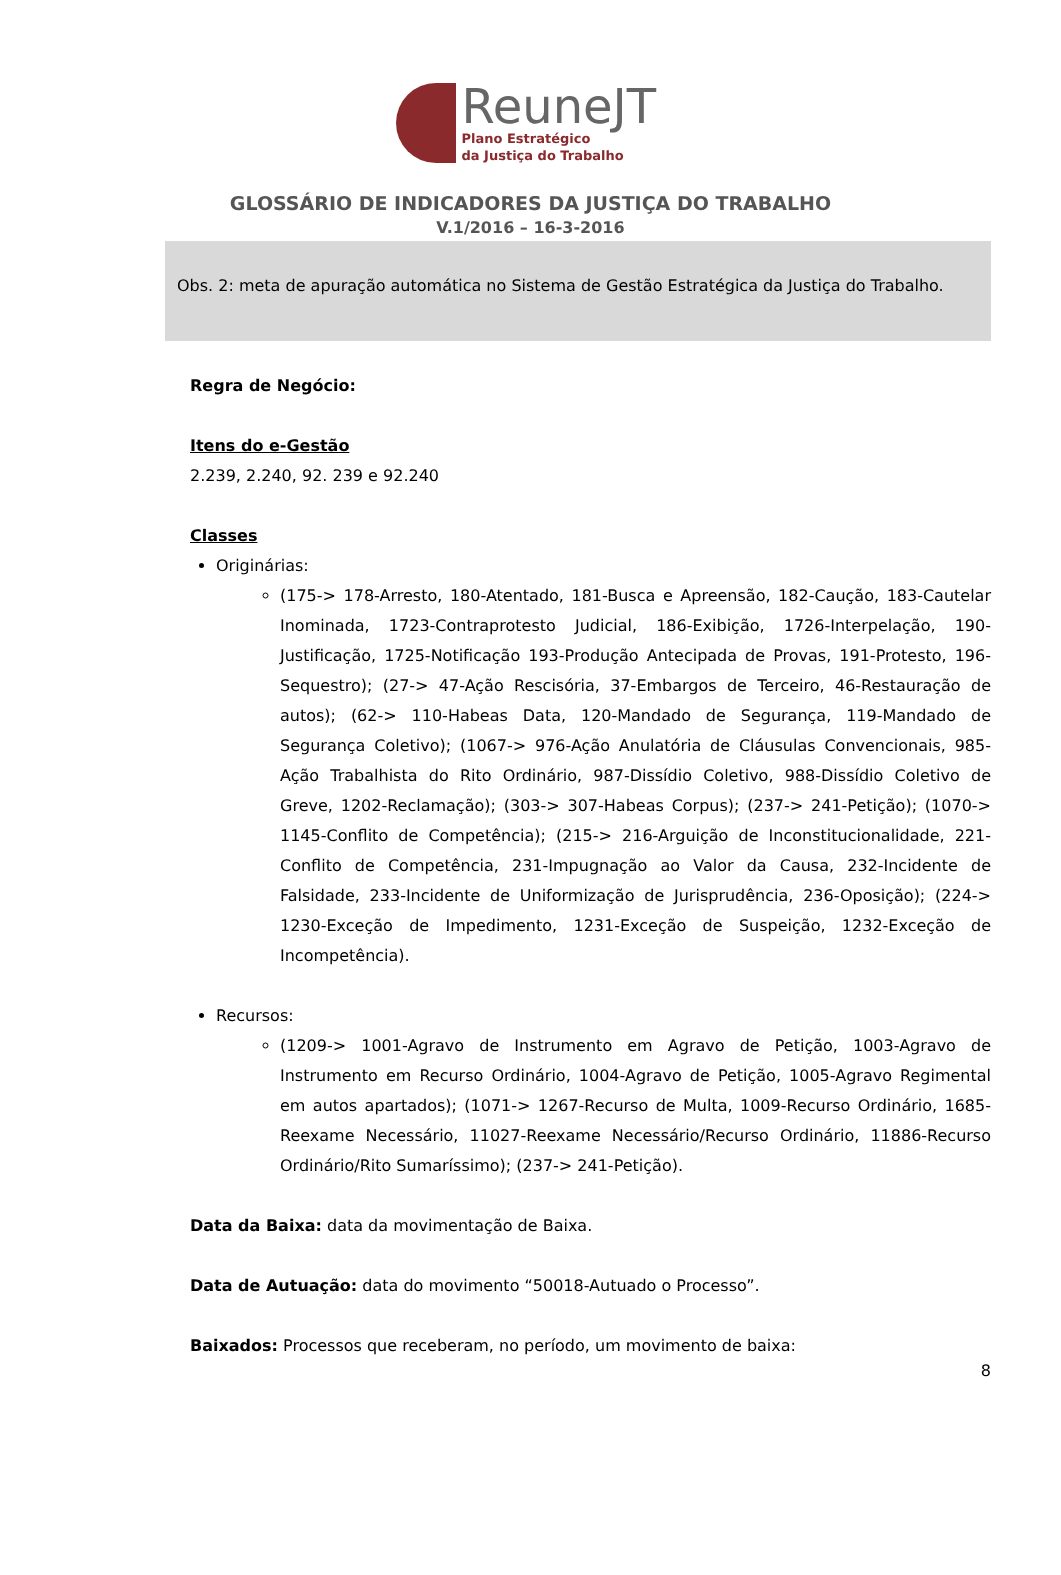ReuneJT
Plano Estratégico
da Justiça do Trabalho
GLOSSÁRIO DE INDICADORES DA JUSTIÇA DO TRABALHO
V.1/2016 – 16-3-2016
Obs. 2: meta de apuração automática no Sistema de Gestão Estratégica da Justiça do Trabalho.
Regra de Negócio:
Itens do e-Gestão
2.239, 2.240, 92. 239 e 92.240
Classes
Originárias:
(175-> 178-Arresto, 180-Atentado, 181-Busca e Apreensão, 182-Caução, 183-Cautelar Inominada, 1723-Contraprotesto Judicial, 186-Exibição, 1726-Interpelação, 190-Justificação, 1725-Notificação 193-Produção Antecipada de Provas, 191-Protesto, 196-Sequestro); (27-> 47-Ação Rescisória, 37-Embargos de Terceiro, 46-Restauração de autos); (62-> 110-Habeas Data, 120-Mandado de Segurança, 119-Mandado de Segurança Coletivo); (1067-> 976-Ação Anulatória de Cláusulas Convencionais, 985-Ação Trabalhista do Rito Ordinário, 987-Dissídio Coletivo, 988-Dissídio Coletivo de Greve, 1202-Reclamação); (303-> 307-Habeas Corpus); (237-> 241-Petição); (1070-> 1145-Conflito de Competência); (215-> 216-Arguição de Inconstitucionalidade, 221-Conflito de Competência, 231-Impugnação ao Valor da Causa, 232-Incidente de Falsidade, 233-Incidente de Uniformização de Jurisprudência, 236-Oposição); (224-> 1230-Exceção de Impedimento, 1231-Exceção de Suspeição, 1232-Exceção de Incompetência).
Recursos:
(1209-> 1001-Agravo de Instrumento em Agravo de Petição, 1003-Agravo de Instrumento em Recurso Ordinário, 1004-Agravo de Petição, 1005-Agravo Regimental em autos apartados); (1071-> 1267-Recurso de Multa, 1009-Recurso Ordinário, 1685-Reexame Necessário, 11027-Reexame Necessário/Recurso Ordinário, 11886-Recurso Ordinário/Rito Sumaríssimo); (237-> 241-Petição).
Data da Baixa: data da movimentação de Baixa.
Data de Autuação: data do movimento “50018-Autuado o Processo”.
Baixados: Processos que receberam, no período, um movimento de baixa:
8